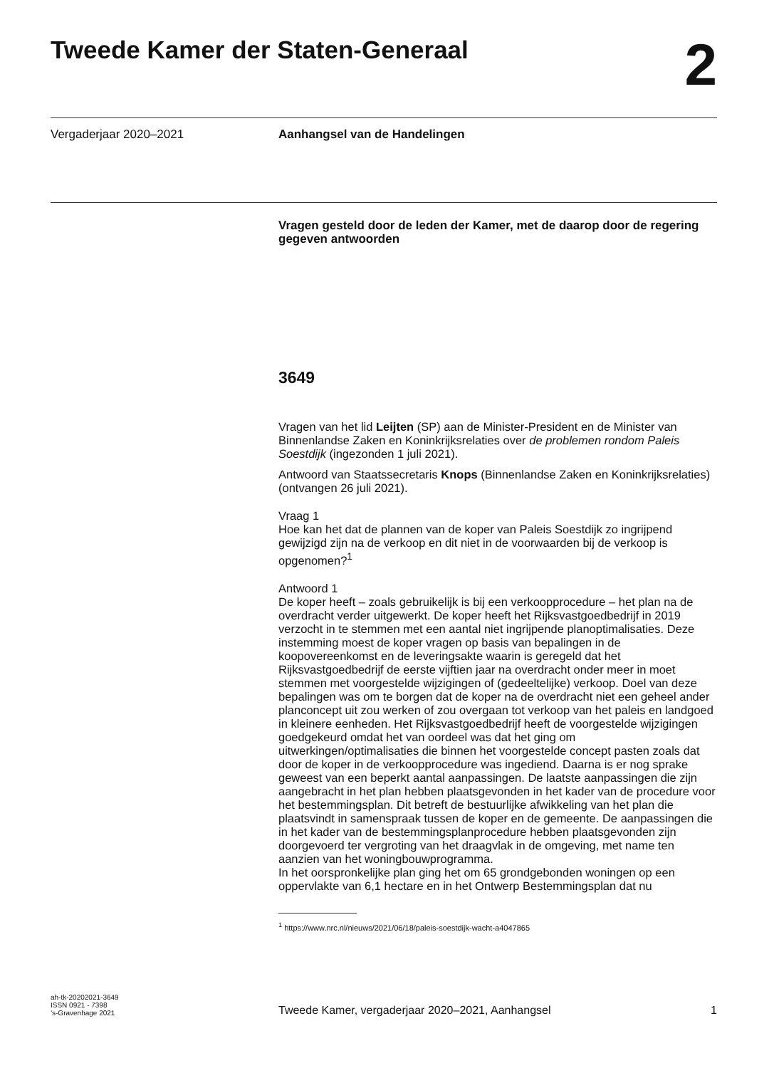Tweede Kamer der Staten-Generaal
2
Vergaderjaar 2020–2021
Aanhangsel van de Handelingen
Vragen gesteld door de leden der Kamer, met de daarop door de regering gegeven antwoorden
3649
Vragen van het lid Leijten (SP) aan de Minister-President en de Minister van Binnenlandse Zaken en Koninkrijksrelaties over de problemen rondom Paleis Soestdijk (ingezonden 1 juli 2021).
Antwoord van Staatssecretaris Knops (Binnenlandse Zaken en Koninkrijksrelaties) (ontvangen 26 juli 2021).
Vraag 1
Hoe kan het dat de plannen van de koper van Paleis Soestdijk zo ingrijpend gewijzigd zijn na de verkoop en dit niet in de voorwaarden bij de verkoop is opgenomen?<sup>1</sup>
Antwoord 1
De koper heeft – zoals gebruikelijk is bij een verkoopprocedure – het plan na de overdracht verder uitgewerkt. De koper heeft het Rijksvastgoedbedrijf in 2019 verzocht in te stemmen met een aantal niet ingrijpende planoptimalisaties. Deze instemming moest de koper vragen op basis van bepalingen in de koopovereenkomst en de leveringsakte waarin is geregeld dat het Rijksvastgoedbedrijf de eerste vijftien jaar na overdracht onder meer in moet stemmen met voorgestelde wijzigingen of (gedeeltelijke) verkoop. Doel van deze bepalingen was om te borgen dat de koper na de overdracht niet een geheel ander planconcept uit zou werken of zou overgaan tot verkoop van het paleis en landgoed in kleinere eenheden. Het Rijksvastgoedbedrijf heeft de voorgestelde wijzigingen goedgekeurd omdat het van oordeel was dat het ging om uitwerkingen/optimalisaties die binnen het voorgestelde concept pasten zoals dat door de koper in de verkoopprocedure was ingediend. Daarna is er nog sprake geweest van een beperkt aantal aanpassingen. De laatste aanpassingen die zijn aangebracht in het plan hebben plaatsgevonden in het kader van de procedure voor het bestemmingsplan. Dit betreft de bestuurlijke afwikkeling van het plan die plaatsvindt in samenspraak tussen de koper en de gemeente. De aanpassingen die in het kader van de bestemmingsplanprocedure hebben plaatsgevonden zijn doorgevoerd ter vergroting van het draagvlak in de omgeving, met name ten aanzien van het woningbouwprogramma.
In het oorspronkelijke plan ging het om 65 grondgebonden woningen op een oppervlakte van 6,1 hectare en in het Ontwerp Bestemmingsplan dat nu
<sup>1</sup> https://www.nrc.nl/nieuws/2021/06/18/paleis-soestdijk-wacht-a4047865
ah-tk-20202021-3649
ISSN 0921 - 7398
’s-Gravenhage 2021
Tweede Kamer, vergaderjaar 2020–2021, Aanhangsel
1